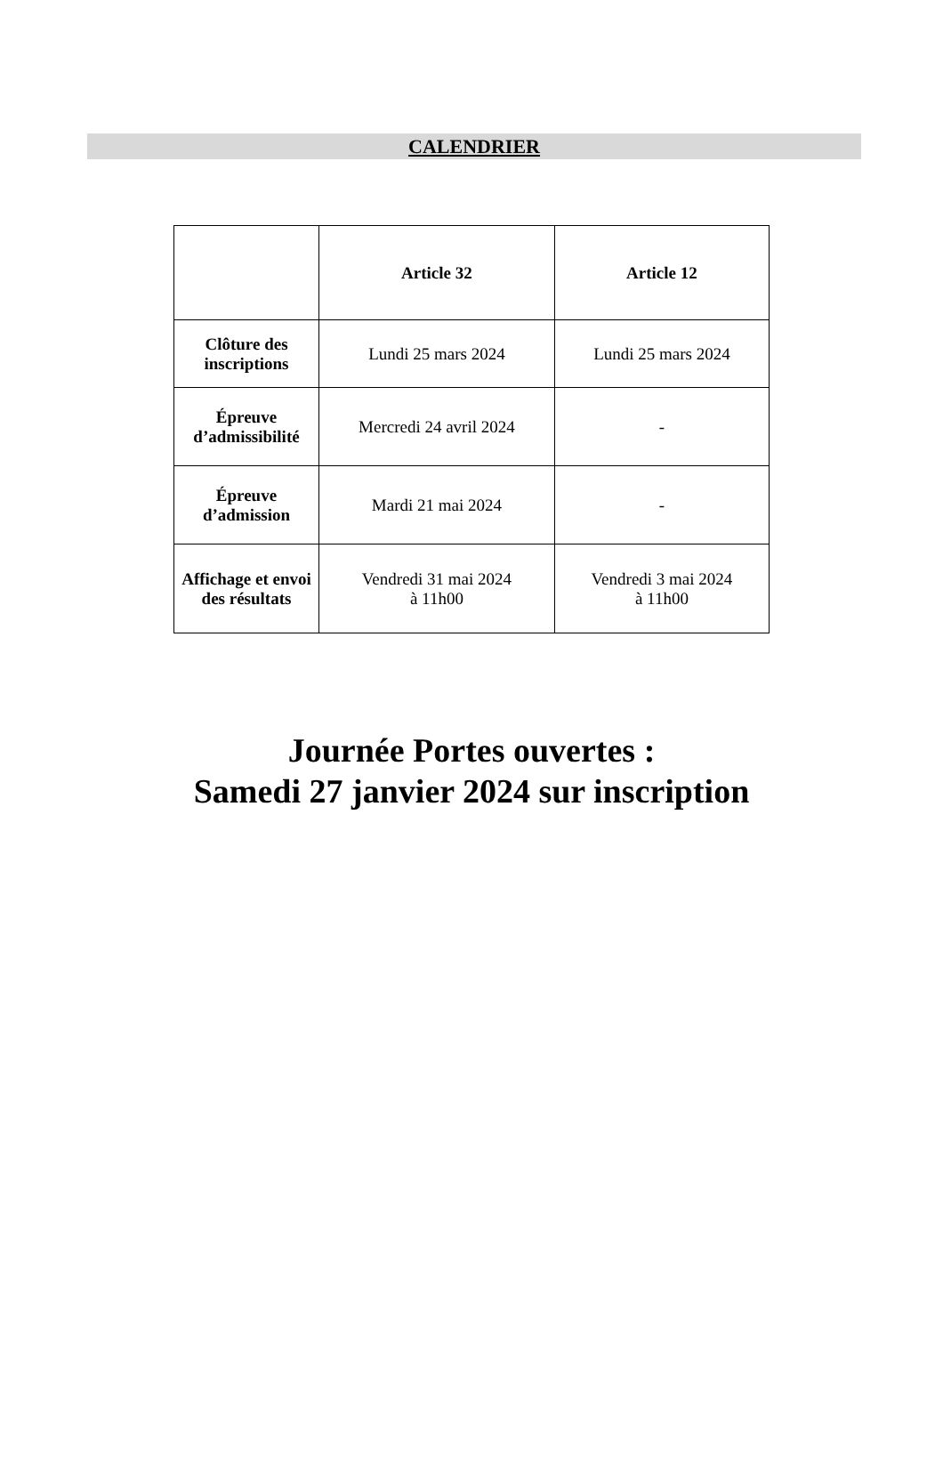CALENDRIER
| | Article 32 | Article 12 |
| --- | --- | --- |
| Clôture des inscriptions | Lundi 25 mars 2024 | Lundi 25 mars 2024 |
| Épreuve d’admissibilité | Mercredi 24 avril 2024 | - |
| Épreuve d’admission | Mardi 21 mai 2024 | - |
| Affichage et envoi des résultats | Vendredi 31 mai 2024 à 11h00 | Vendredi 3 mai 2024 à 11h00 |
Journée Portes ouvertes :
Samedi 27 janvier 2024 sur inscription